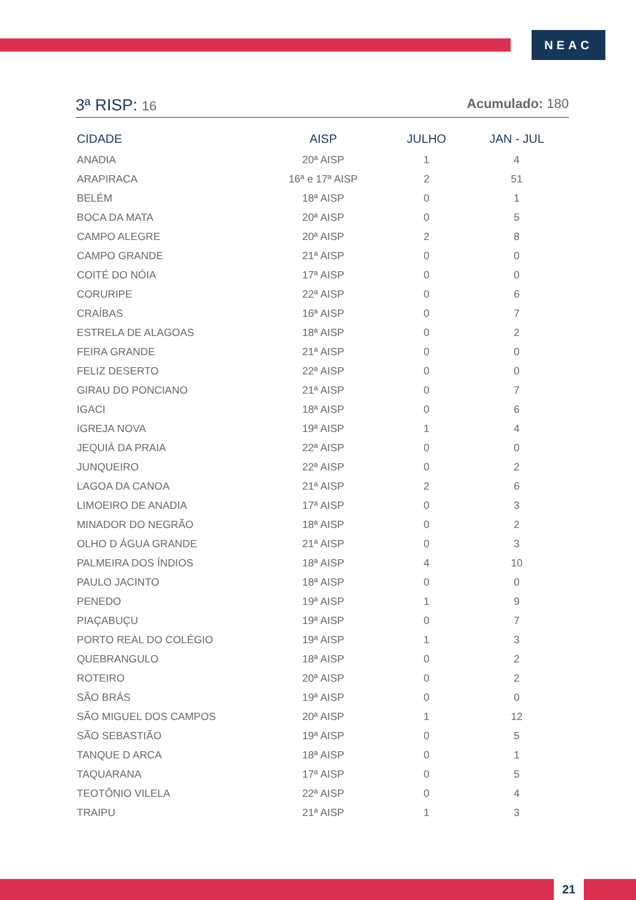NEAC
3ª RISP: 16 Acumulado: 180
| CIDADE | AISP | JULHO | JAN - JUL |
| --- | --- | --- | --- |
| ANADIA | 20ª AISP | 1 | 4 |
| ARAPIRACA | 16ª e 17ª AISP | 2 | 51 |
| BELÉM | 18ª AISP | 0 | 1 |
| BOCA DA MATA | 20ª AISP | 0 | 5 |
| CAMPO ALEGRE | 20ª AISP | 2 | 8 |
| CAMPO GRANDE | 21ª AISP | 0 | 0 |
| COITÉ DO NÓIA | 17ª AISP | 0 | 0 |
| CORURIPE | 22ª AISP | 0 | 6 |
| CRAÍBAS | 16ª AISP | 0 | 7 |
| ESTRELA DE ALAGOAS | 18ª AISP | 0 | 2 |
| FEIRA GRANDE | 21ª AISP | 0 | 0 |
| FELIZ DESERTO | 22ª AISP | 0 | 0 |
| GIRAU DO PONCIANO | 21ª AISP | 0 | 7 |
| IGACI | 18ª AISP | 0 | 6 |
| IGREJA NOVA | 19ª AISP | 1 | 4 |
| JEQUIÁ DA PRAIA | 22ª AISP | 0 | 0 |
| JUNQUEIRO | 22ª AISP | 0 | 2 |
| LAGOA DA CANOA | 21ª AISP | 2 | 6 |
| LIMOEIRO DE ANADIA | 17ª AISP | 0 | 3 |
| MINADOR DO NEGRÃO | 18ª AISP | 0 | 2 |
| OLHO D ÁGUA GRANDE | 21ª AISP | 0 | 3 |
| PALMEIRA DOS ÍNDIOS | 18ª AISP | 4 | 10 |
| PAULO JACINTO | 18ª AISP | 0 | 0 |
| PENEDO | 19ª AISP | 1 | 9 |
| PIAÇABUÇU | 19ª AISP | 0 | 7 |
| PORTO REAL DO COLÉGIO | 19ª AISP | 1 | 3 |
| QUEBRANGULO | 18ª AISP | 0 | 2 |
| ROTEIRO | 20ª AISP | 0 | 2 |
| SÃO BRÁS | 19ª AISP | 0 | 0 |
| SÃO MIGUEL DOS CAMPOS | 20ª AISP | 1 | 12 |
| SÃO SEBASTIÃO | 19ª AISP | 0 | 5 |
| TANQUE D ARCA | 18ª AISP | 0 | 1 |
| TAQUARANA | 17ª AISP | 0 | 5 |
| TEOTÔNIO VILELA | 22ª AISP | 0 | 4 |
| TRAIPU | 21ª AISP | 1 | 3 |
21